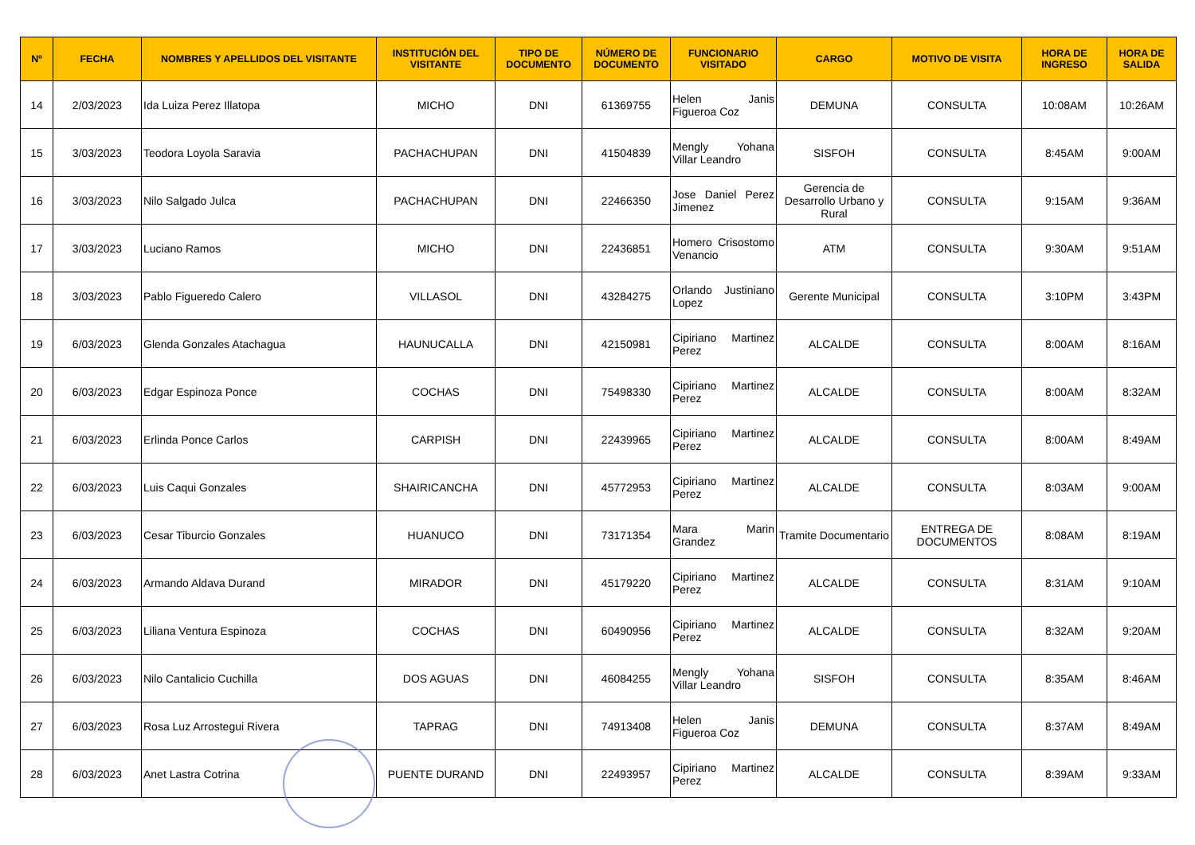| Nº | FECHA | NOMBRES Y APELLIDOS DEL VISITANTE | INSTITUCIÓN DEL VISITANTE | TIPO DE DOCUMENTO | NÚMERO DE DOCUMENTO | FUNCIONARIO VISITADO | CARGO | MOTIVO DE VISITA | HORA DE INGRESO | HORA DE SALIDA |
| --- | --- | --- | --- | --- | --- | --- | --- | --- | --- | --- |
| 14 | 2/03/2023 | Ida Luiza Perez Illatopa | MICHO | DNI | 61369755 | Helen Janis Figueroa Coz | DEMUNA | CONSULTA | 10:08AM | 10:26AM |
| 15 | 3/03/2023 | Teodora Loyola Saravia | PACHACHUPAN | DNI | 41504839 | Mengly Yohana Villar Leandro | SISFOH | CONSULTA | 8:45AM | 9:00AM |
| 16 | 3/03/2023 | Nilo Salgado Julca | PACHACHUPAN | DNI | 22466350 | Jose Daniel Perez Jimenez | Gerencia de Desarrollo Urbano y Rural | CONSULTA | 9:15AM | 9:36AM |
| 17 | 3/03/2023 | Luciano Ramos | MICHO | DNI | 22436851 | Homero Crisostomo Venancio | ATM | CONSULTA | 9:30AM | 9:51AM |
| 18 | 3/03/2023 | Pablo Figueredo Calero | VILLASOL | DNI | 43284275 | Orlando Justiniano Lopez | Gerente Municipal | CONSULTA | 3:10PM | 3:43PM |
| 19 | 6/03/2023 | Glenda Gonzales Atachagua | HAUNUCALLA | DNI | 42150981 | Cipiriano Martinez Perez | ALCALDE | CONSULTA | 8:00AM | 8:16AM |
| 20 | 6/03/2023 | Edgar Espinoza Ponce | COCHAS | DNI | 75498330 | Cipiriano Martinez Perez | ALCALDE | CONSULTA | 8:00AM | 8:32AM |
| 21 | 6/03/2023 | Erlinda Ponce Carlos | CARPISH | DNI | 22439965 | Cipiriano Martinez Perez | ALCALDE | CONSULTA | 8:00AM | 8:49AM |
| 22 | 6/03/2023 | Luis Caqui Gonzales | SHAIRICANCHA | DNI | 45772953 | Cipiriano Martinez Perez | ALCALDE | CONSULTA | 8:03AM | 9:00AM |
| 23 | 6/03/2023 | Cesar Tiburcio Gonzales | HUANUCO | DNI | 73171354 | Mara Marin Grandez | Tramite Documentario | ENTREGA DE DOCUMENTOS | 8:08AM | 8:19AM |
| 24 | 6/03/2023 | Armando Aldava Durand | MIRADOR | DNI | 45179220 | Cipiriano Martinez Perez | ALCALDE | CONSULTA | 8:31AM | 9:10AM |
| 25 | 6/03/2023 | Liliana Ventura Espinoza | COCHAS | DNI | 60490956 | Cipiriano Martinez Perez | ALCALDE | CONSULTA | 8:32AM | 9:20AM |
| 26 | 6/03/2023 | Nilo Cantalicio Cuchilla | DOS AGUAS | DNI | 46084255 | Mengly Yohana Villar Leandro | SISFOH | CONSULTA | 8:35AM | 8:46AM |
| 27 | 6/03/2023 | Rosa Luz Arrostegui Rivera | TAPRAG | DNI | 74913408 | Helen Janis Figueroa Coz | DEMUNA | CONSULTA | 8:37AM | 8:49AM |
| 28 | 6/03/2023 | Anet Lastra Cotrina | PUENTE DURAND | DNI | 22493957 | Cipiriano Martinez Perez | ALCALDE | CONSULTA | 8:39AM | 9:33AM |